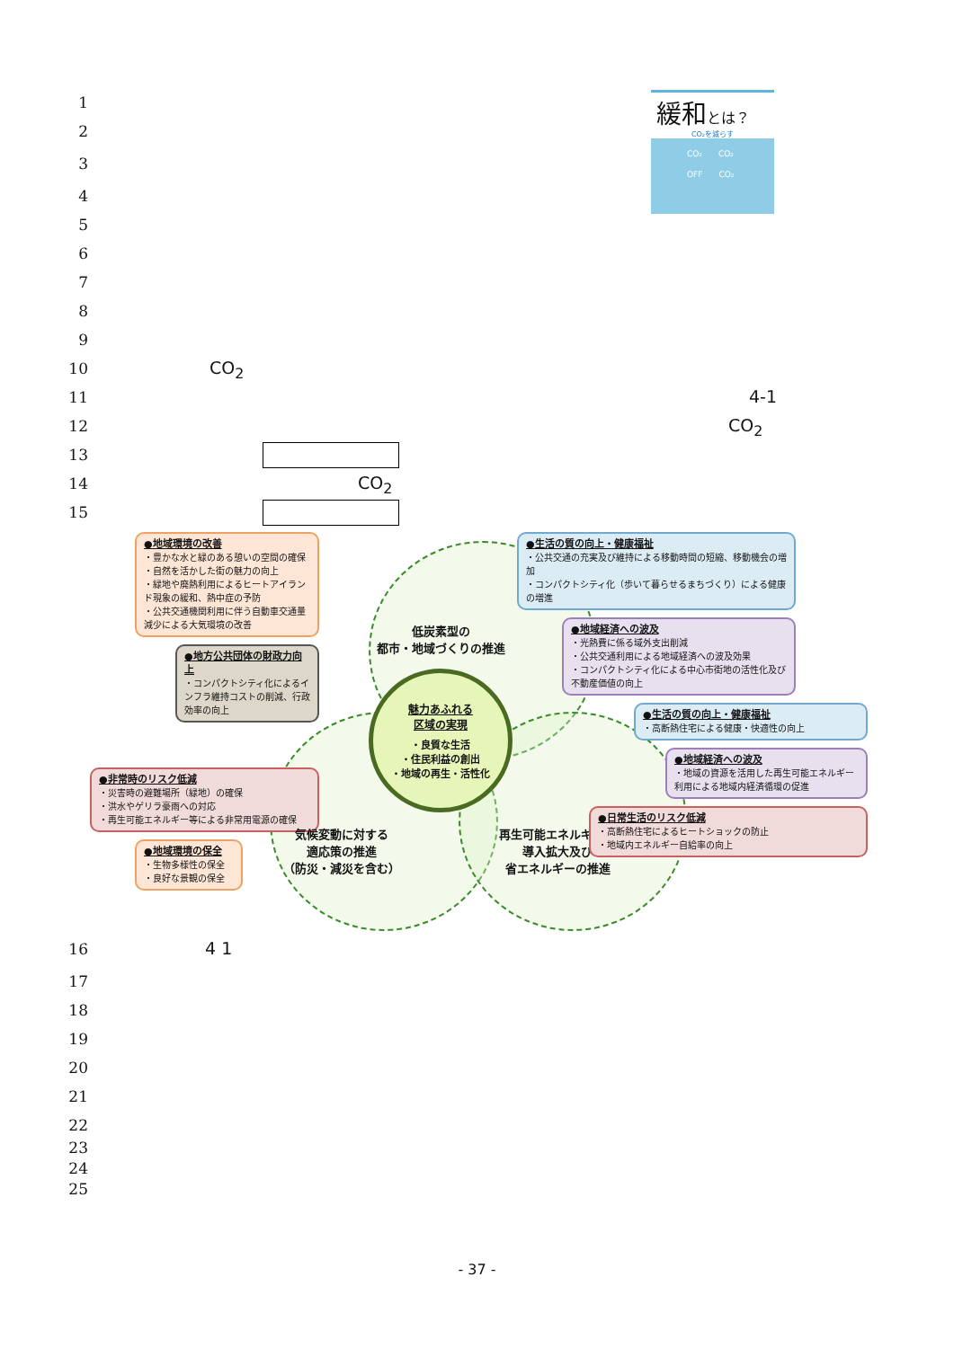緩和とは？
CO₂を減らす
CO₂　　CO₂
OFF　　CO₂
1
2
3
4
5
6
7
8
9
10 CO<sub>2</sub>
11 4-1
12 CO<sub>2</sub>
13
14 CO<sub>2</sub>
15
●地域環境の改善
・豊かな水と緑のある憩いの空間の確保
・自然を活かした街の魅力の向上
・緑地や廃熱利用によるヒートアイランド現象の緩和、熱中症の予防
・公共交通機関利用に伴う自動車交通量減少による大気環境の改善
●地方公共団体の財政力向上
・コンパクトシティ化によるインフラ維持コストの削減、行政効率の向上
●非常時のリスク低減
・災害時の避難場所（緑地）の確保
・洪水やゲリラ豪雨への対応
・再生可能エネルギー等による非常用電源の確保
●地域環境の保全
・生物多様性の保全
・良好な景観の保全
低炭素型の
都市・地域づくりの推進
魅力あふれる
区域の実現
・良質な生活
・住民利益の創出
・地域の再生・活性化
気候変動に対する
適応策の推進
（防災・減災を含む） 再生可能エネルギーの
導入拡大及び
省エネルギーの推進
●生活の質の向上・健康福祉
・公共交通の充実及び維持による移動時間の短縮、移動機会の増加
・コンパクトシティ化（歩いて暮らせるまちづくり）による健康の増進
●地域経済への波及
・光熱費に係る域外支出削減
・公共交通利用による地域経済への波及効果
・コンパクトシティ化による中心市街地の活性化及び不動産価値の向上
●生活の質の向上・健康福祉
・高断熱住宅による健康・快適性の向上
●地域経済への波及
・地域の資源を活用した再生可能エネルギー利用による地域内経済循環の促進
●日常生活のリスク低減
・高断熱住宅によるヒートショックの防止
・地域内エネルギー自給率の向上
16 4 1
17
18
19
20
21
22
23
24
25
- 37 -